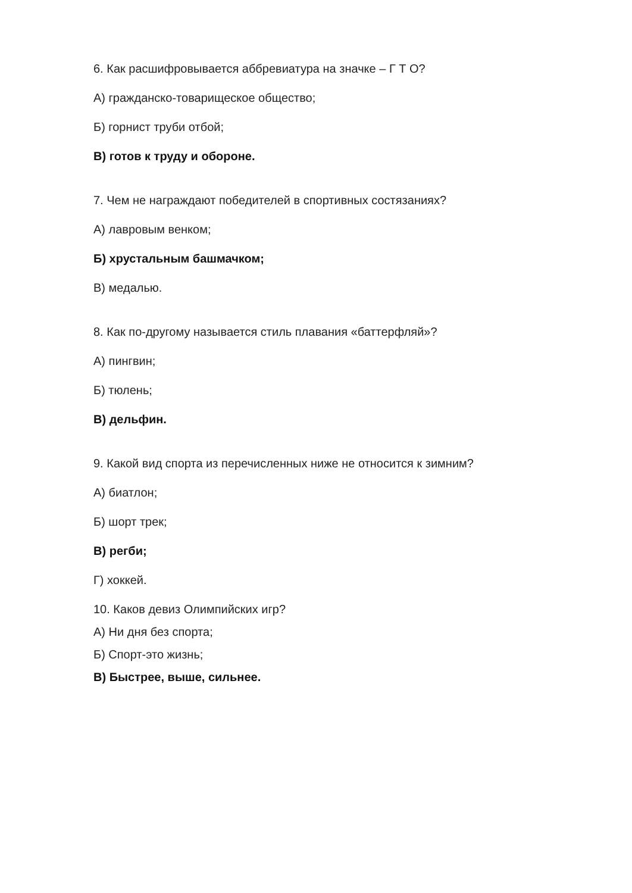6. Как расшифровывается аббревиатура на значке – Г Т О?
А) гражданско-товарищеское общество;
Б) горнист труби отбой;
В) готов к труду и обороне.
7. Чем не награждают победителей в спортивных состязаниях?
А) лавровым венком;
Б) хрустальным башмачком;
В) медалью.
8. Как по-другому называется стиль плавания «баттерфляй»?
А) пингвин;
Б) тюлень;
В) дельфин.
9. Какой вид спорта из перечисленных ниже не относится к зимним?
А) биатлон;
Б) шорт трек;
В) регби;
Г) хоккей.
10. Каков девиз Олимпийских игр?
А) Ни дня без спорта;
Б) Спорт-это жизнь;
В) Быстрее, выше, сильнее.